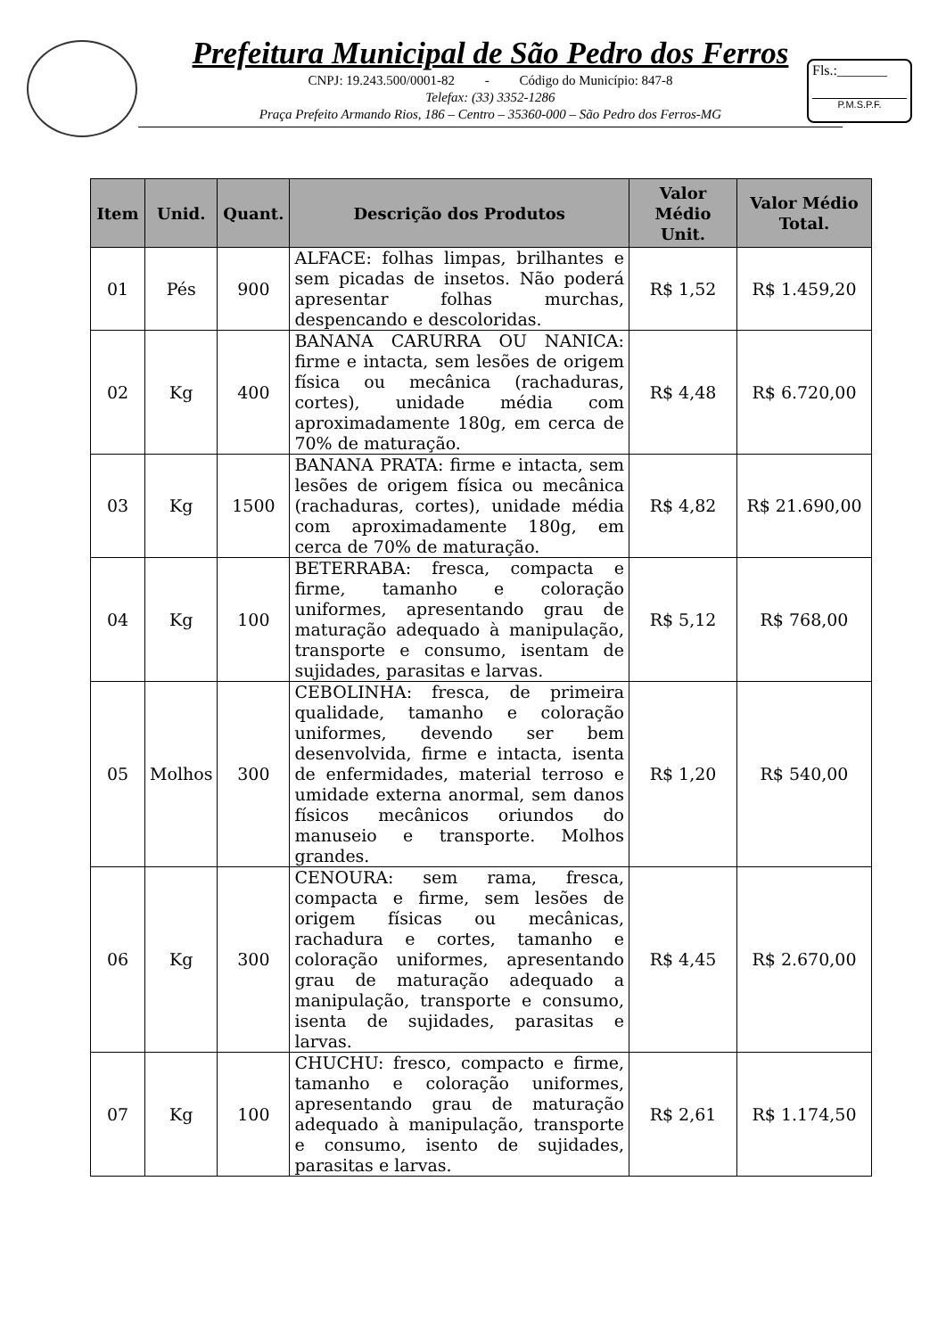Prefeitura Municipal de São Pedro dos Ferros
CNPJ: 19.243.500/0001-82 - Código do Município: 847-8
Telefax: (33) 3352-1286
Praça Prefeito Armando Rios, 186 – Centro – 35360-000 – São Pedro dos Ferros-MG
Fls.:_______
P.M.S.P.F.
| Item | Unid. | Quant. | Descrição dos Produtos | Valor Médio Unit. | Valor Médio Total. |
| --- | --- | --- | --- | --- | --- |
| 01 | Pés | 900 | ALFACE: folhas limpas, brilhantes e sem picadas de insetos. Não poderá apresentar folhas murchas, despencando e descoloridas. | R$ 1,52 | R$ 1.459,20 |
| 02 | Kg | 400 | BANANA CARURRA OU NANICA: firme e intacta, sem lesões de origem física ou mecânica (rachaduras, cortes), unidade média com aproximadamente 180g, em cerca de 70% de maturação. | R$ 4,48 | R$ 6.720,00 |
| 03 | Kg | 1500 | BANANA PRATA: firme e intacta, sem lesões de origem física ou mecânica (rachaduras, cortes), unidade média com aproximadamente 180g, em cerca de 70% de maturação. | R$ 4,82 | R$ 21.690,00 |
| 04 | Kg | 100 | BETERRABA: fresca, compacta e firme, tamanho e coloração uniformes, apresentando grau de maturação adequado à manipulação, transporte e consumo, isentam de sujidades, parasitas e larvas. | R$ 5,12 | R$ 768,00 |
| 05 | Molhos | 300 | CEBOLINHA: fresca, de primeira qualidade, tamanho e coloração uniformes, devendo ser bem desenvolvida, firme e intacta, isenta de enfermidades, material terroso e umidade externa anormal, sem danos físicos mecânicos oriundos do manuseio e transporte. Molhos grandes. | R$ 1,20 | R$ 540,00 |
| 06 | Kg | 300 | CENOURA: sem rama, fresca, compacta e firme, sem lesões de origem físicas ou mecânicas, rachadura e cortes, tamanho e coloração uniformes, apresentando grau de maturação adequado a manipulação, transporte e consumo, isenta de sujidades, parasitas e larvas. | R$ 4,45 | R$ 2.670,00 |
| 07 | Kg | 100 | CHUCHU: fresco, compacto e firme, tamanho e coloração uniformes, apresentando grau de maturação adequado à manipulação, transporte e consumo, isento de sujidades, parasitas e larvas. | R$ 2,61 | R$ 1.174,50 |